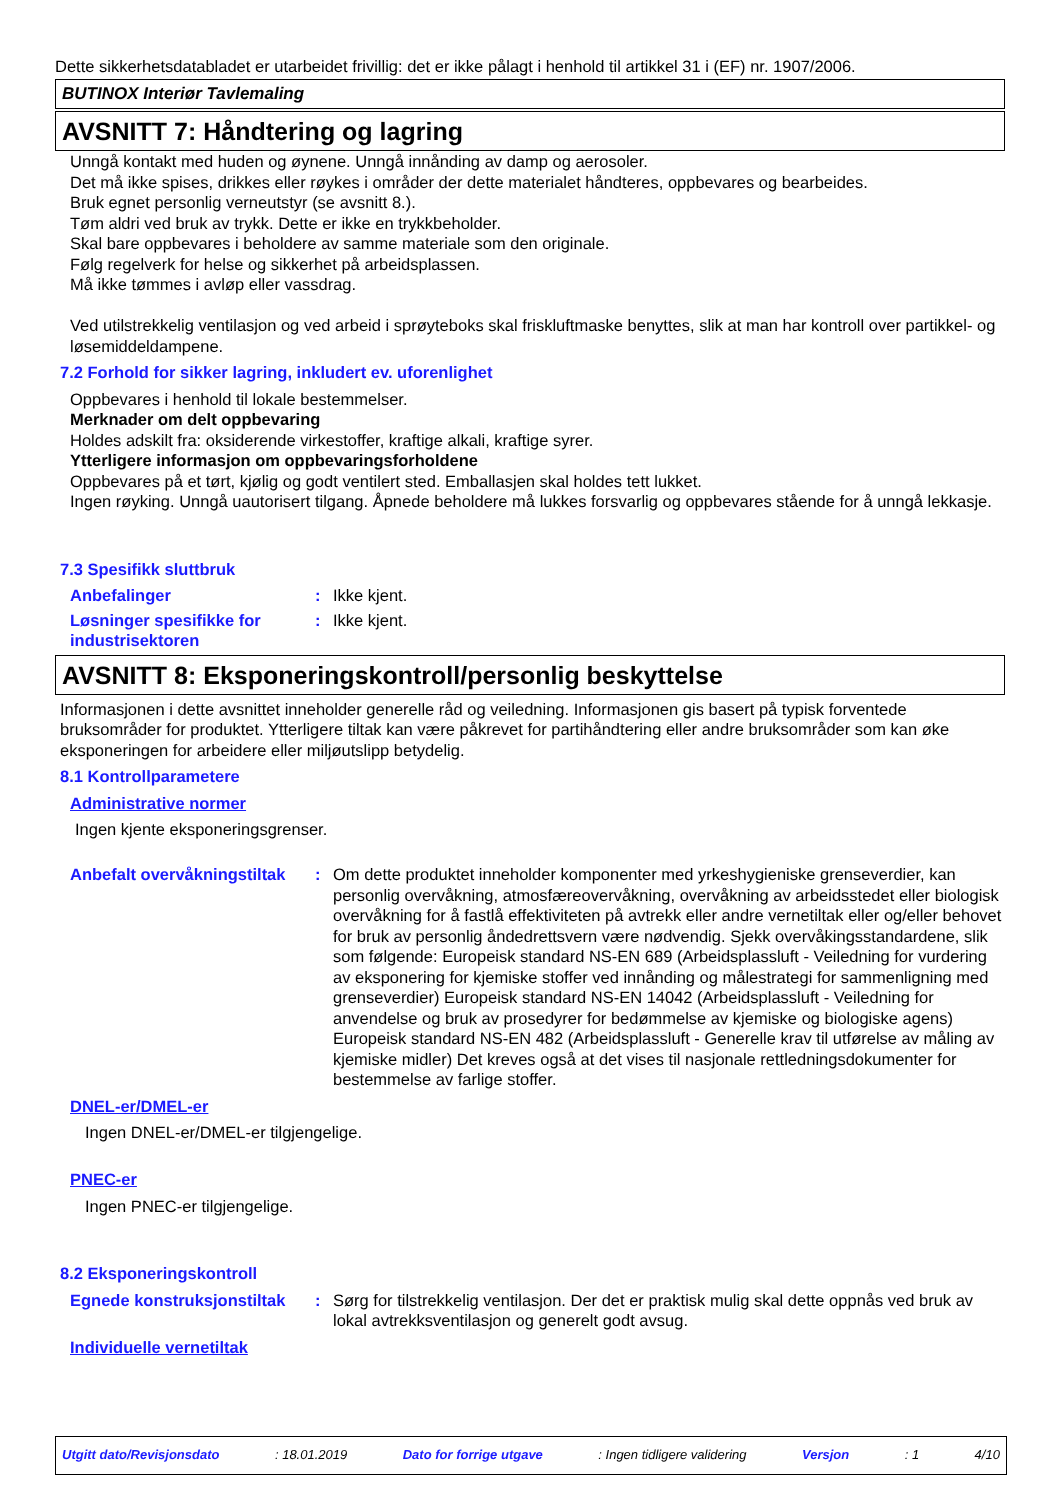Dette sikkerhetsdatabladet er utarbeidet frivillig: det er ikke pålagt i henhold til artikkel 31 i (EF) nr. 1907/2006.
BUTINOX Interiør Tavlemaling
AVSNITT 7: Håndtering og lagring
Unngå kontakt med huden og øynene. Unngå innånding av damp og aerosoler.
Det må ikke spises, drikkes eller røykes i områder der dette materialet håndteres, oppbevares og bearbeides.
Bruk egnet personlig verneutstyr (se avsnitt 8.).
Tøm aldri ved bruk av trykk. Dette er ikke en trykkbeholder.
Skal bare oppbevares i beholdere av samme materiale som den originale.
Følg regelverk for helse og sikkerhet på arbeidsplassen.
Må ikke tømmes i avløp eller vassdrag.
Ved utilstrekkelig ventilasjon og ved arbeid i sprøyteboks skal friskluftmaske benyttes, slik at man har kontroll over partikkel- og løsemiddeldampene.
7.2 Forhold for sikker lagring, inkludert ev. uforenlighet
Oppbevares i henhold til lokale bestemmelser.
Merknader om delt oppbevaring
Holdes adskilt fra: oksiderende virkestoffer, kraftige alkali, kraftige syrer.
Ytterligere informasjon om oppbevaringsforholdene
Oppbevares på et tørt, kjølig og godt ventilert sted. Emballasjen skal holdes tett lukket.
Ingen røyking. Unngå uautorisert tilgang. Åpnede beholdere må lukkes forsvarlig og oppbevares stående for å unngå lekkasje.
7.3 Spesifikk sluttbruk
Anbefalinger : Ikke kjent.
Løsninger spesifikke for industrisektoren
: Ikke kjent.
AVSNITT 8: Eksponeringskontroll/personlig beskyttelse
Informasjonen i dette avsnittet inneholder generelle råd og veiledning. Informasjonen gis basert på typisk forventede bruksområder for produktet. Ytterligere tiltak kan være påkrevet for partihåndtering eller andre bruksområder som kan øke eksponeringen for arbeidere eller miljøutslipp betydelig.
8.1 Kontrollparametere
Administrative normer
Ingen kjente eksponeringsgrenser.
Anbefalt overvåkningstiltak
: Om dette produktet inneholder komponenter med yrkeshygieniske grenseverdier, kan personlig overvåkning, atmosfæreovervåkning, overvåkning av arbeidsstedet eller biologisk overvåkning for å fastlå effektiviteten på avtrekk eller andre vernetiltak eller og/eller behovet for bruk av personlig åndedrettsvern være nødvendig. Sjekk overvåkingsstandardene, slik som følgende: Europeisk standard NS-EN 689 (Arbeidsplassluft - Veiledning for vurdering av eksponering for kjemiske stoffer ved innånding og målestrategi for sammenligning med grenseverdier) Europeisk standard NS-EN 14042 (Arbeidsplassluft - Veiledning for anvendelse og bruk av prosedyrer for bedømmelse av kjemiske og biologiske agens) Europeisk standard NS-EN 482 (Arbeidsplassluft - Generelle krav til utførelse av måling av kjemiske midler) Det kreves også at det vises til nasjonale rettledningsdokumenter for bestemmelse av farlige stoffer.
DNEL-er/DMEL-er
Ingen DNEL-er/DMEL-er tilgjengelige.
PNEC-er
Ingen PNEC-er tilgjengelige.
8.2 Eksponeringskontroll
Egnede konstruksjonstiltak
: Sørg for tilstrekkelig ventilasjon. Der det er praktisk mulig skal dette oppnås ved bruk av lokal avtrekksventilasjon og generelt godt avsug.
Individuelle vernetiltak
Utgitt dato/Revisjonsdato: 18.01.2019 Dato for forrige utgave: Ingen tidligere validering Versjon: 1 4/10